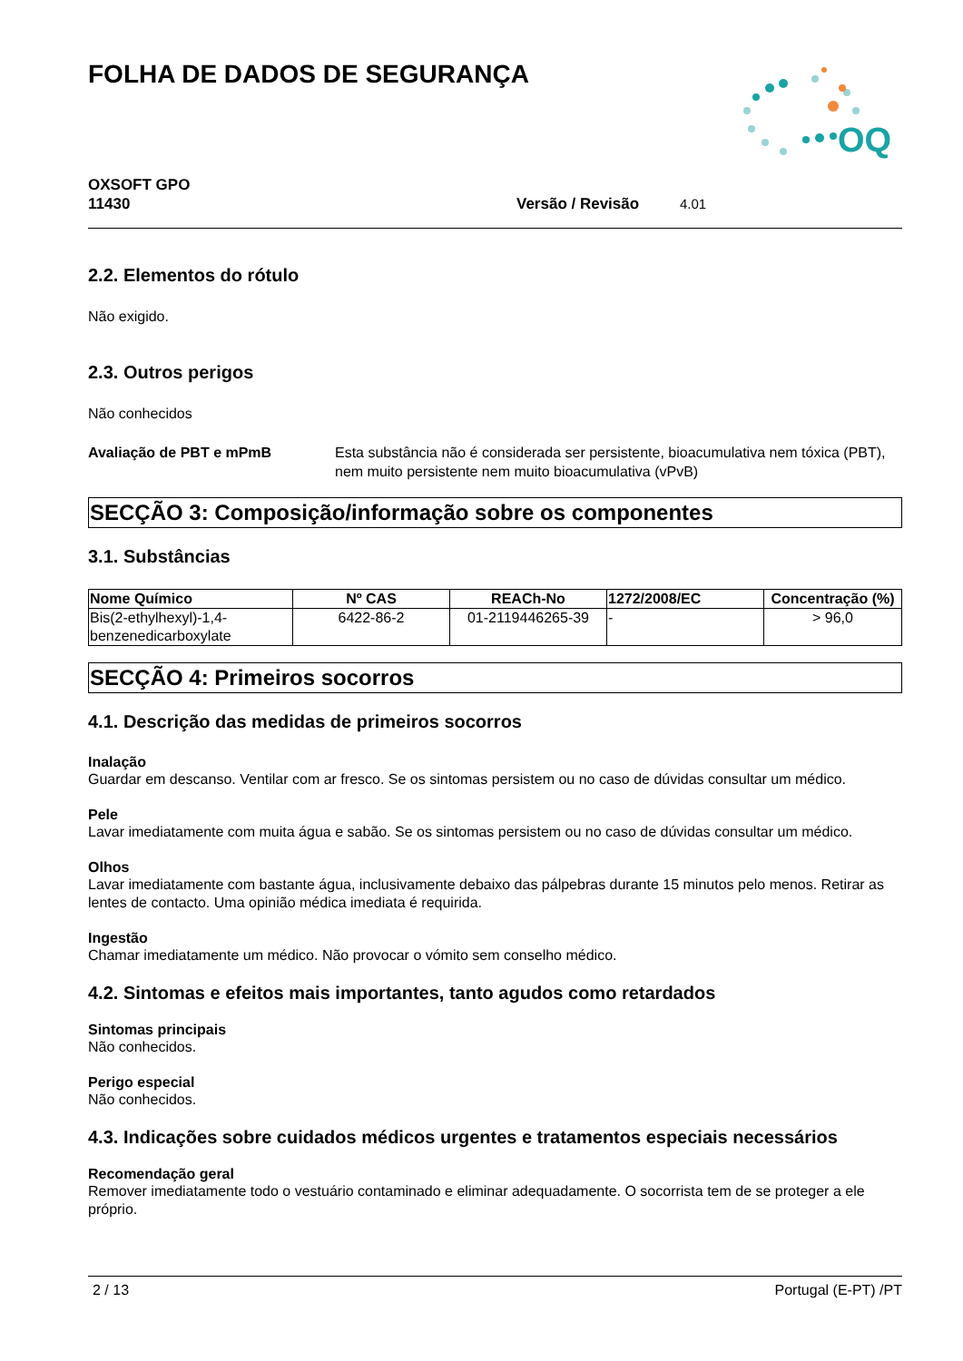FOLHA DE DADOS DE SEGURANÇA
OQ
OXSOFT GPO
11430
Versão / Revisão 4.01
2.2. Elementos do rótulo
Não exigido.
2.3. Outros perigos
Não conhecidos
Avaliação de PBT e mPmB Esta substância não é considerada ser persistente, bioacumulativa nem tóxica (PBT), nem muito persistente nem muito bioacumulativa (vPvB)
SECÇÃO 3: Composição/informação sobre os componentes
3.1. Substâncias
| Nome Químico | Nº CAS | REACh-No | 1272/2008/EC | Concentração (%) |
| --- | --- | --- | --- | --- |
| Bis(2-ethylhexyl)-1,4- benzenedicarboxylate | 6422-86-2 | 01-2119446265-39 | - | > 96,0 |
SECÇÃO 4: Primeiros socorros
4.1. Descrição das medidas de primeiros socorros
Inalação
Guardar em descanso. Ventilar com ar fresco. Se os sintomas persistem ou no caso de dúvidas consultar um médico.
Pele
Lavar imediatamente com muita água e sabão. Se os sintomas persistem ou no caso de dúvidas consultar um médico.
Olhos
Lavar imediatamente com bastante água, inclusivamente debaixo das pálpebras durante 15 minutos pelo menos. Retirar as lentes de contacto. Uma opinião médica imediata é requirida.
Ingestão
Chamar imediatamente um médico. Não provocar o vómito sem conselho médico.
4.2. Sintomas e efeitos mais importantes, tanto agudos como retardados
Sintomas principais
Não conhecidos.
Perigo especial
Não conhecidos.
4.3. Indicações sobre cuidados médicos urgentes e tratamentos especiais necessários
Recomendação geral
Remover imediatamente todo o vestuário contaminado e eliminar adequadamente. O socorrista tem de se proteger a ele próprio.
2 / 13 Portugal (E-PT) /PT